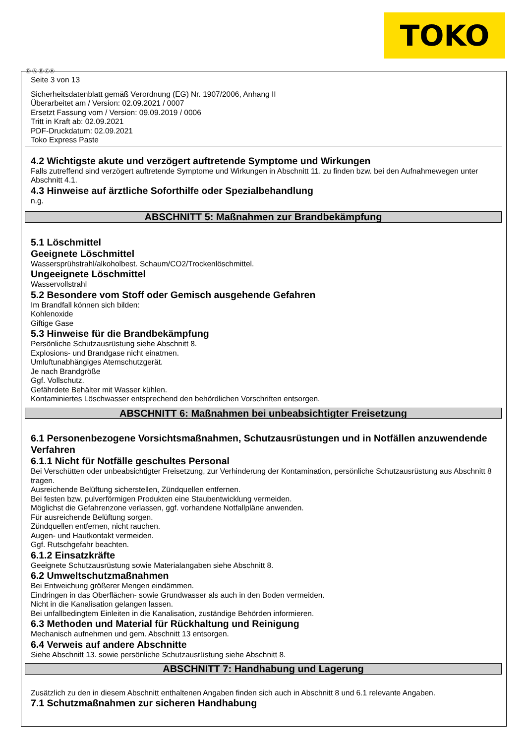TOKO
Ⓓ Ⓐ Ⓑ ⒸⒽ
Seite 3 von 13
Sicherheitsdatenblatt gemäß Verordnung (EG) Nr. 1907/2006, Anhang II
Überarbeitet am / Version: 02.09.2021 / 0007
Ersetzt Fassung vom / Version: 09.09.2019 / 0006
Tritt in Kraft ab: 02.09.2021
PDF-Druckdatum: 02.09.2021
Toko Express Paste
4.2 Wichtigste akute und verzögert auftretende Symptome und Wirkungen
Falls zutreffend sind verzögert auftretende Symptome und Wirkungen in Abschnitt 11. zu finden bzw. bei den Aufnahmewegen unter Abschnitt 4.1.
4.3 Hinweise auf ärztliche Soforthilfe oder Spezialbehandlung
n.g.
ABSCHNITT 5: Maßnahmen zur Brandbekämpfung
5.1 Löschmittel
Geeignete Löschmittel
Wassersprühstrahl/alkoholbest. Schaum/CO2/Trockenlöschmittel.
Ungeeignete Löschmittel
Wasservollstrahl
5.2 Besondere vom Stoff oder Gemisch ausgehende Gefahren
Im Brandfall können sich bilden:
Kohlenoxide
Giftige Gase
5.3 Hinweise für die Brandbekämpfung
Persönliche Schutzausrüstung siehe Abschnitt 8.
Explosions- und Brandgase nicht einatmen.
Umluftunabhängiges Atemschutzgerät.
Je nach Brandgröße
Ggf. Vollschutz.
Gefährdete Behälter mit Wasser kühlen.
Kontaminiertes Löschwasser entsprechend den behördlichen Vorschriften entsorgen.
ABSCHNITT 6: Maßnahmen bei unbeabsichtigter Freisetzung
6.1 Personenbezogene Vorsichtsmaßnahmen, Schutzausrüstungen und in Notfällen anzuwendende Verfahren
6.1.1 Nicht für Notfälle geschultes Personal
Bei Verschütten oder unbeabsichtigter Freisetzung, zur Verhinderung der Kontamination, persönliche Schutzausrüstung aus Abschnitt 8 tragen.
Ausreichende Belüftung sicherstellen, Zündquellen entfernen.
Bei festen bzw. pulverförmigen Produkten eine Staubentwicklung vermeiden.
Möglichst die Gefahrenzone verlassen, ggf. vorhandene Notfallpläne anwenden.
Für ausreichende Belüftung sorgen.
Zündquellen entfernen, nicht rauchen.
Augen- und Hautkontakt vermeiden.
Ggf. Rutschgefahr beachten.
6.1.2 Einsatzkräfte
Geeignete Schutzausrüstung sowie Materialangaben siehe Abschnitt 8.
6.2 Umweltschutzmaßnahmen
Bei Entweichung größerer Mengen eindämmen.
Eindringen in das Oberflächen- sowie Grundwasser als auch in den Boden vermeiden.
Nicht in die Kanalisation gelangen lassen.
Bei unfallbedingtem Einleiten in die Kanalisation, zuständige Behörden informieren.
6.3 Methoden und Material für Rückhaltung und Reinigung
Mechanisch aufnehmen und gem. Abschnitt 13 entsorgen.
6.4 Verweis auf andere Abschnitte
Siehe Abschnitt 13. sowie persönliche Schutzausrüstung siehe Abschnitt 8.
ABSCHNITT 7: Handhabung und Lagerung
Zusätzlich zu den in diesem Abschnitt enthaltenen Angaben finden sich auch in Abschnitt 8 und 6.1 relevante Angaben.
7.1 Schutzmaßnahmen zur sicheren Handhabung